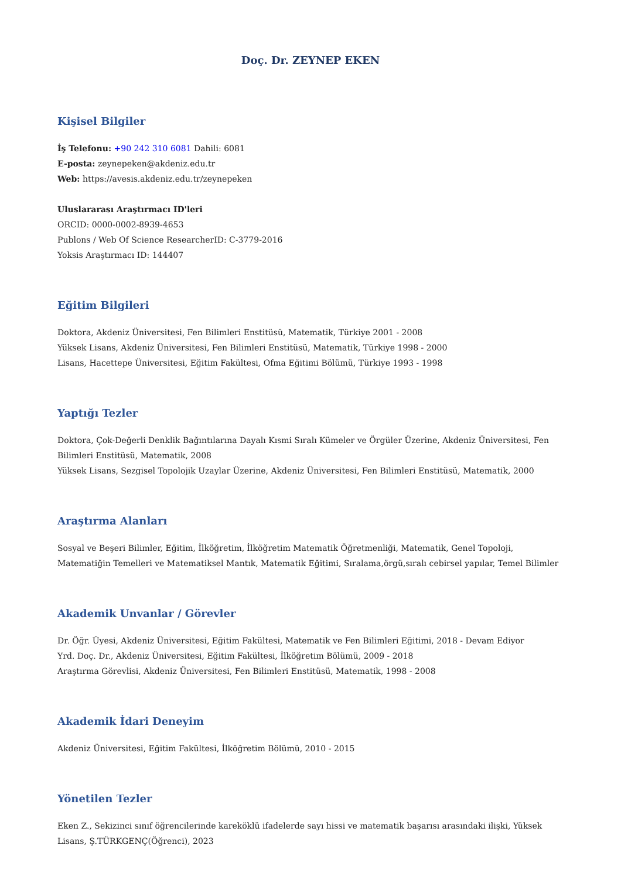Doç. Dr. ZEYNEP EKEN
Kişisel Bilgiler
İş Telefonu: +90 242 310 6081 Dahili: 6081
E-posta: zeynepeken@akdeniz.edu.tr
Web: https://avesis.akdeniz.edu.tr/zeynepeken
Uluslararası Araştırmacı ID'leri
ORCID: 0000-0002-8939-4653
Publons / Web Of Science ResearcherID: C-3779-2016
Yoksis Araştırmacı ID: 144407
Eğitim Bilgileri
Doktora, Akdeniz Üniversitesi, Fen Bilimleri Enstitüsü, Matematik, Türkiye 2001 - 2008
Yüksek Lisans, Akdeniz Üniversitesi, Fen Bilimleri Enstitüsü, Matematik, Türkiye 1998 - 2000
Lisans, Hacettepe Üniversitesi, Eğitim Fakültesi, Ofma Eğitimi Bölümü, Türkiye 1993 - 1998
Yaptığı Tezler
Doktora, Çok-Değerli Denklik Bağıntılarına Dayalı Kısmi Sıralı Kümeler ve Örgüler Üzerine, Akdeniz Üniversitesi, Fen Bilimleri Enstitüsü, Matematik, 2008
Yüksek Lisans, Sezgisel Topolojik Uzaylar Üzerine, Akdeniz Üniversitesi, Fen Bilimleri Enstitüsü, Matematik, 2000
Araştırma Alanları
Sosyal ve Beşeri Bilimler, Eğitim, İlköğretim, İlköğretim Matematik Öğretmenliği, Matematik, Genel Topoloji, Matematiğin Temelleri ve Matematiksel Mantık, Matematik Eğitimi, Sıralama,örgü,sıralı cebirsel yapılar, Temel Bilimler
Akademik Unvanlar / Görevler
Dr. Öğr. Üyesi, Akdeniz Üniversitesi, Eğitim Fakültesi, Matematik ve Fen Bilimleri Eğitimi, 2018 - Devam Ediyor
Yrd. Doç. Dr., Akdeniz Üniversitesi, Eğitim Fakültesi, İlköğretim Bölümü, 2009 - 2018
Araştırma Görevlisi, Akdeniz Üniversitesi, Fen Bilimleri Enstitüsü, Matematik, 1998 - 2008
Akademik İdari Deneyim
Akdeniz Üniversitesi, Eğitim Fakültesi, İlköğretim Bölümü, 2010 - 2015
Yönetilen Tezler
Eken Z., Sekizinci sınıf öğrencilerinde kareköklü ifadelerde sayı hissi ve matematik başarısı arasındaki ilişki, Yüksek Lisans, Ş.TÜRKGENÇ(Öğrenci), 2023